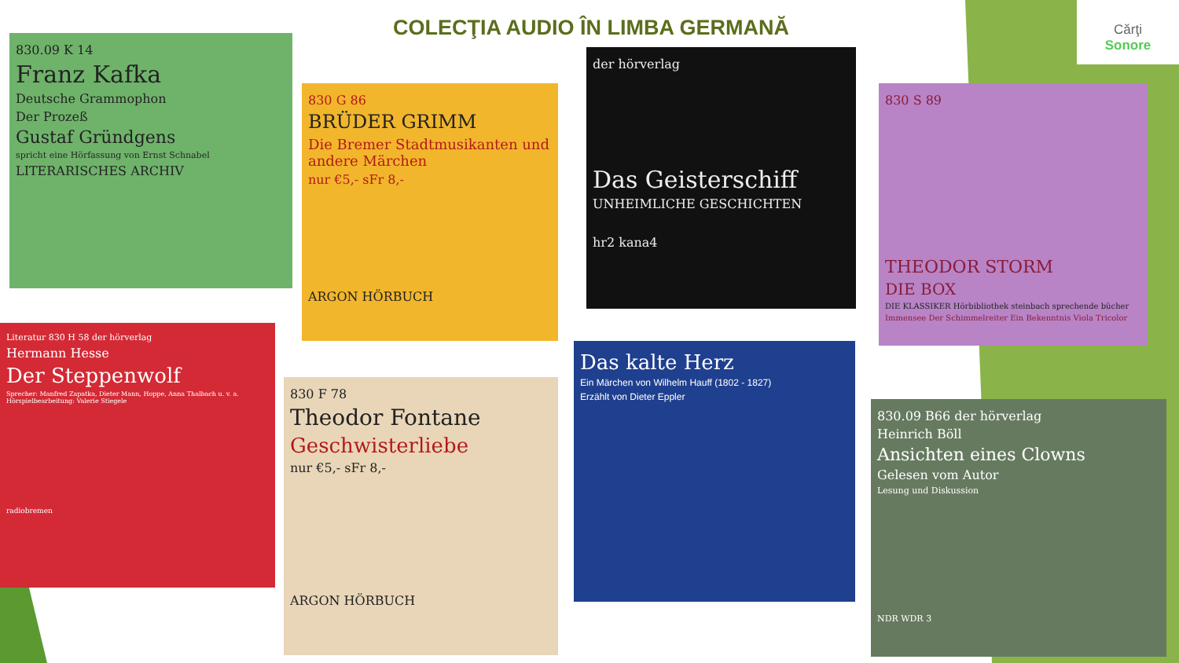COLECŢIA AUDIO ÎN LIMBA GERMANĂ
Cărţi
Sonore
830.09 K 14
Franz Kafka
Deutsche Grammophon
Der Prozeß
Gustaf Gründgens
spricht eine Hörfassung von Ernst Schnabel
LITERARISCHES ARCHIV
830 G 86
BRÜDER GRIMM
Die Bremer Stadtmusikanten und andere Märchen
nur €5,- sFr 8,-
ARGON HÖRBUCH
der hörverlag
Das Geisterschiff
UNHEIMLICHE GESCHICHTEN
hr2 kana4
830 S 89
THEODOR STORM
DIE BOX
DIE KLASSIKER Hörbibliothek steinbach sprechende bücher
Immensee Der Schimmelreiter Ein Bekenntnis Viola Tricolor
Literatur 830 H 58 der hörverlag
Hermann Hesse
Der Steppenwolf
Sprecher: Manfred Zapatka, Dieter Mann, Hoppe, Anna Thalbach u. v. a. Hörspielbearbeitung: Valerie Stiegele
radiobremen
830 F 78
Theodor Fontane
Geschwisterliebe
nur €5,- sFr 8,-
ARGON HÖRBUCH
Das kalte Herz
Ein Märchen von Wilhelm Hauff (1802 - 1827)
Erzählt von Dieter Eppler
830.09 B66 der hörverlag
Heinrich Böll
Ansichten eines Clowns
Gelesen vom Autor
Lesung und Diskussion
NDR WDR 3